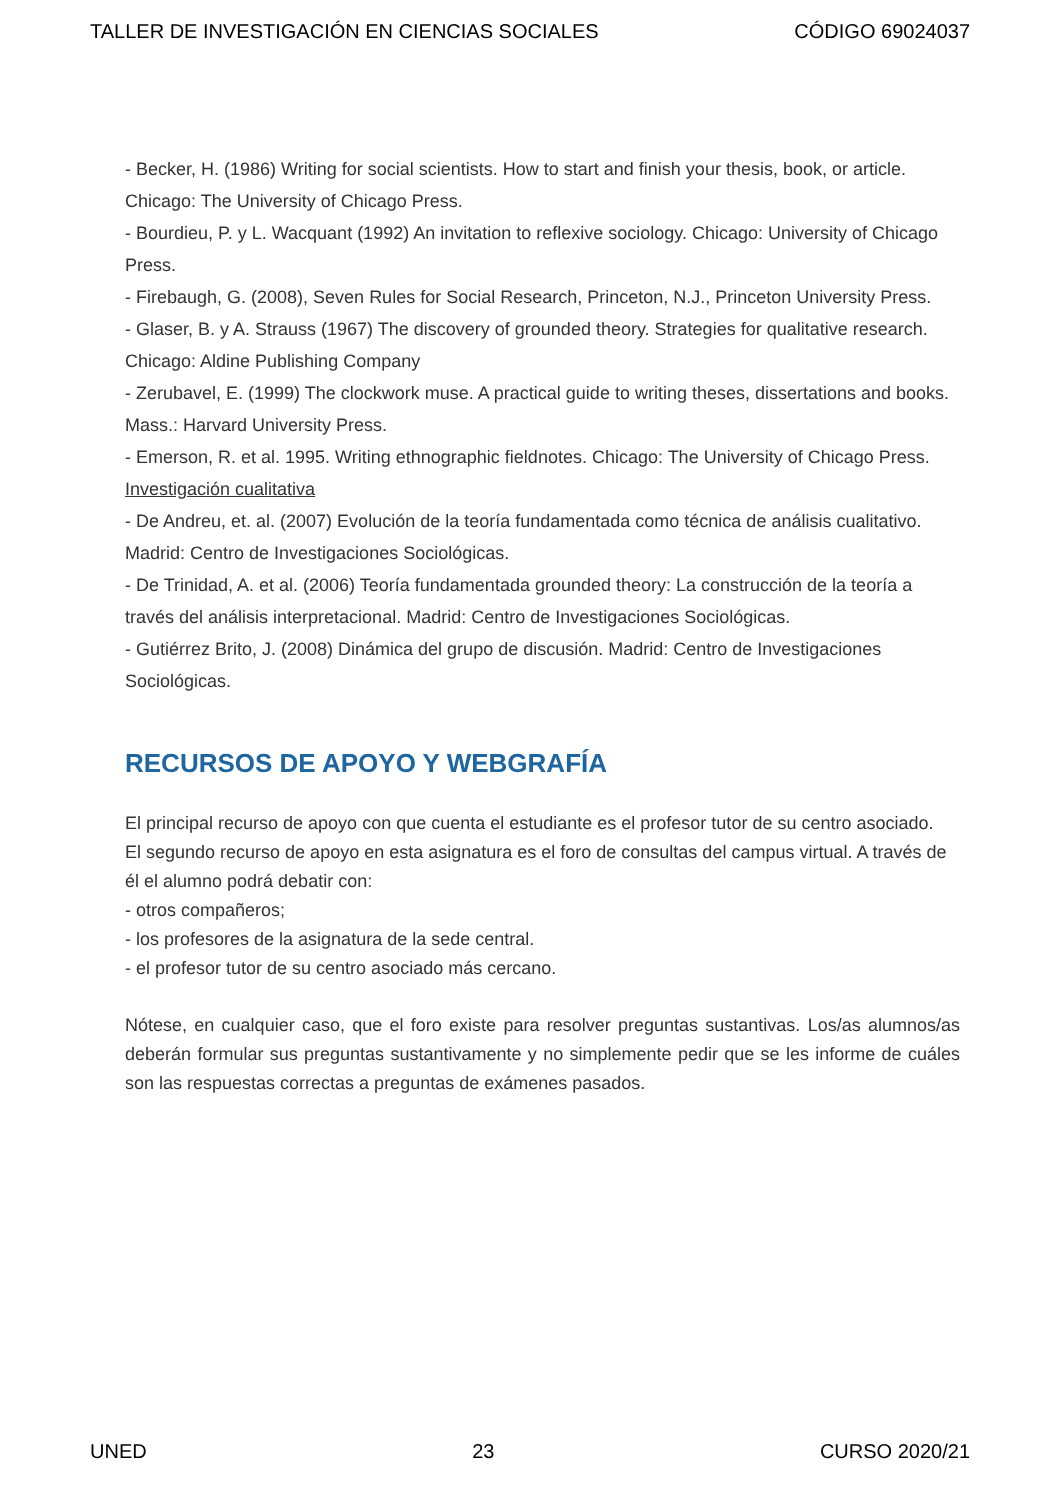TALLER DE INVESTIGACIÓN EN CIENCIAS SOCIALES CÓDIGO 69024037
- Becker, H. (1986) Writing for social scientists. How to start and finish your thesis, book, or article. Chicago: The University of Chicago Press.
- Bourdieu, P. y L. Wacquant (1992) An invitation to reflexive sociology. Chicago: University of Chicago Press.
- Firebaugh, G. (2008), Seven Rules for Social Research, Princeton, N.J., Princeton University Press.
- Glaser, B. y A. Strauss (1967) The discovery of grounded theory. Strategies for qualitative research. Chicago: Aldine Publishing Company
- Zerubavel, E. (1999) The clockwork muse. A practical guide to writing theses, dissertations and books. Mass.: Harvard University Press.
- Emerson, R. et al. 1995. Writing ethnographic fieldnotes. Chicago: The University of Chicago Press.
Investigación cualitativa
- De Andreu, et. al. (2007) Evolución de la teoría fundamentada como técnica de análisis cualitativo. Madrid: Centro de Investigaciones Sociológicas.
- De Trinidad, A. et al. (2006) Teoría fundamentada grounded theory: La construcción de la teoría a través del análisis interpretacional. Madrid: Centro de Investigaciones Sociológicas.
- Gutiérrez Brito, J. (2008) Dinámica del grupo de discusión. Madrid: Centro de Investigaciones Sociológicas.
RECURSOS DE APOYO Y WEBGRAFÍA
El principal recurso de apoyo con que cuenta el estudiante es el profesor tutor de su centro asociado.
El segundo recurso de apoyo en esta asignatura es el foro de consultas del campus virtual. A través de él el alumno podrá debatir con:
- otros compañeros;
- los profesores de la asignatura de la sede central.
- el profesor tutor de su centro asociado más cercano.
Nótese, en cualquier caso, que el foro existe para resolver preguntas sustantivas. Los/as alumnos/as deberán formular sus preguntas sustantivamente y no simplemente pedir que se les informe de cuáles son las respuestas correctas a preguntas de exámenes pasados.
UNED 23 CURSO 2020/21